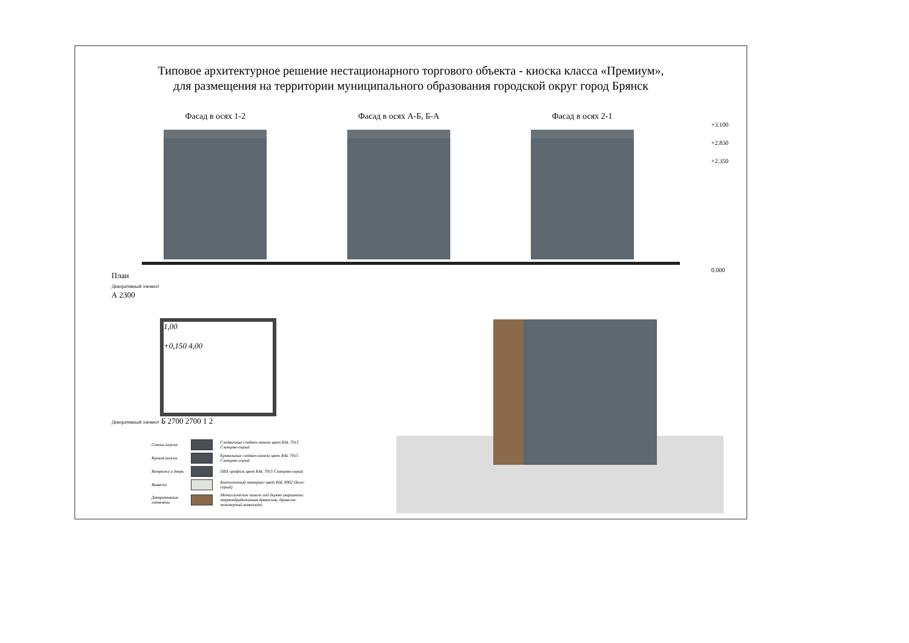Типовое архитектурное решение нестационарного торгового объекта - киоска класса «Премиум»,
для размещения на территории муниципального образования городской округ город Брянск
Фасад в осях 1-2 Фасад в осях А-Б, Б-А Фасад в осях 2-1
+3.100
+2.830
+2.350
0.000
План
Декоративный элемент
А 2300
1,00
+0,150 4,00
Декоративный элемент Б 2700 2700 1 2
| Стены киоска | | Сэндвичные сэндвич-панели цвет RAL 7015 Сланцево-серый |
| Кровля киоска | | Кровельные сэндвич-панели цвет RAL 7015 Сланцево-серый |
| Витражи и дверь | | ПВХ профиль цвет RAL 7015 Сланцево-серый |
| Вывески | | Композитный материал цвет RAL 9002 (Бело-серый) |
| Декоративные элементы | | Металлические панели под дерево (варианты: термообработанная древесина, древесно-полимерный композит) |